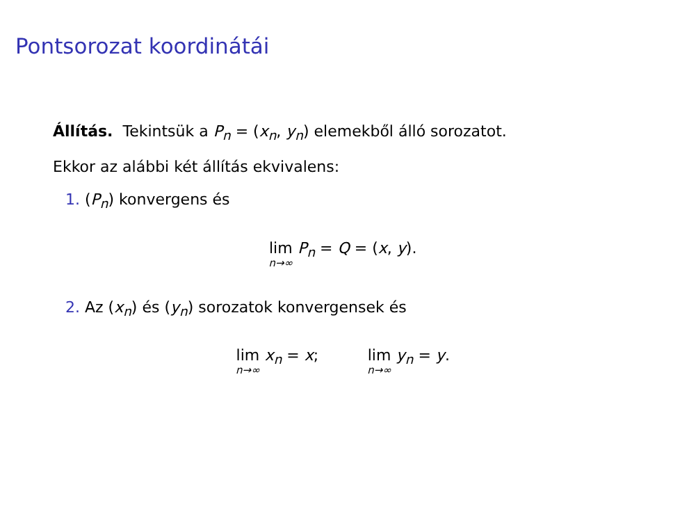Pontsorozat koordinátái
Állítás. Tekintsük a P<sub>n</sub> = (x<sub>n</sub>, y<sub>n</sub>) elemekből álló sorozatot.
Ekkor az alábbi két állítás ekvivalens:
1. (P<sub>n</sub>) konvergens és
lim n→∞ P<sub>n</sub> = Q = (x, y).
2. Az (x<sub>n</sub>) és (y<sub>n</sub>) sorozatok konvergensek és
lim n→∞ x<sub>n</sub> = x; lim n→∞ y<sub>n</sub> = y.